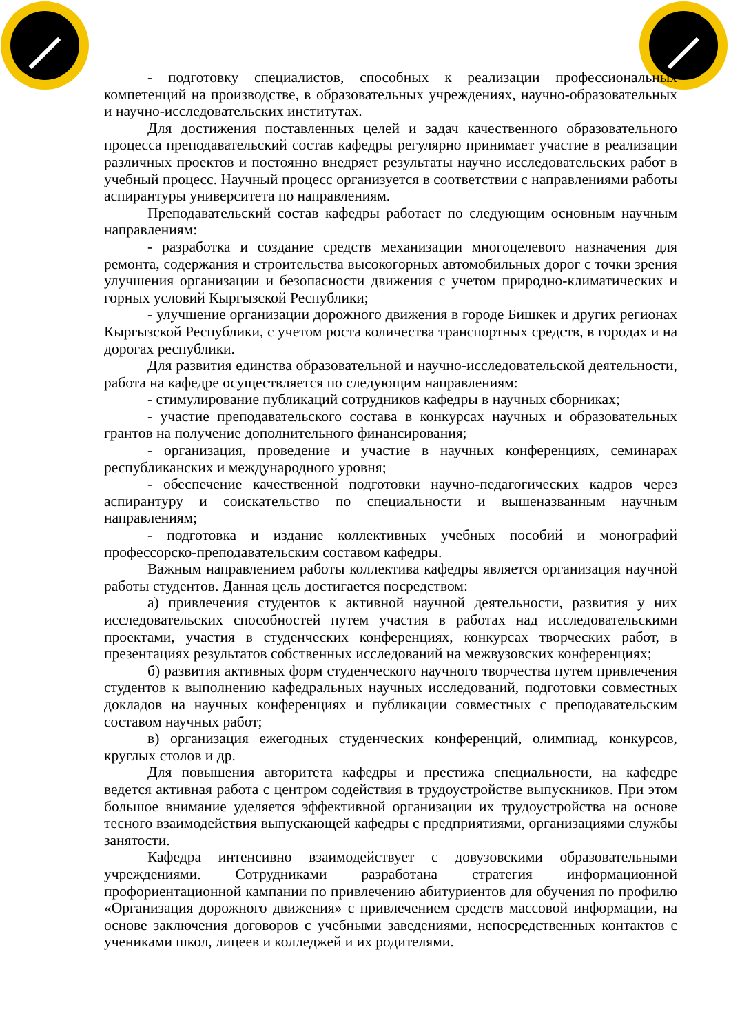- подготовку специалистов, способных к реализации профессиональных компетенций на производстве, в образовательных учреждениях, научно-образовательных и научно-исследовательских институтах.
Для достижения поставленных целей и задач качественного образовательного процесса преподавательский состав кафедры регулярно принимает участие в реализации различных проектов и постоянно внедряет результаты научно исследовательских работ в учебный процесс. Научный процесс организуется в соответствии с направлениями работы аспирантуры университета по направлениям.
Преподавательский состав кафедры работает по следующим основным научным направлениям:
- разработка и создание средств механизации многоцелевого назначения для ремонта, содержания и строительства высокогорных автомобильных дорог с точки зрения улучшения организации и безопасности движения с учетом природно-климатических и горных условий Кыргызской Республики;
- улучшение организации дорожного движения в городе Бишкек и других регионах Кыргызской Республики, с учетом роста количества транспортных средств, в городах и на дорогах республики.
Для развития единства образовательной и научно-исследовательской деятельности, работа на кафедре осуществляется по следующим направлениям:
- стимулирование публикаций сотрудников кафедры в научных сборниках;
- участие преподавательского состава в конкурсах научных и образовательных грантов на получение дополнительного финансирования;
- организация, проведение и участие в научных конференциях, семинарах республиканских и международного уровня;
- обеспечение качественной подготовки научно-педагогических кадров через аспирантуру и соискательство по специальности и вышеназванным научным направлениям;
- подготовка и издание коллективных учебных пособий и монографий профессорско-преподавательским составом кафедры.
Важным направлением работы коллектива кафедры является организация научной работы студентов. Данная цель достигается посредством:
а) привлечения студентов к активной научной деятельности, развития у них исследовательских способностей путем участия в работах над исследовательскими проектами, участия в студенческих конференциях, конкурсах творческих работ, в презентациях результатов собственных исследований на межвузовских конференциях;
б) развития активных форм студенческого научного творчества путем привлечения студентов к выполнению кафедральных научных исследований, подготовки совместных докладов на научных конференциях и публикации совместных с преподавательским составом научных работ;
в) организация ежегодных студенческих конференций, олимпиад, конкурсов, круглых столов и др.
Для повышения авторитета кафедры и престижа специальности, на кафедре ведется активная работа с центром содействия в трудоустройстве выпускников. При этом большое внимание уделяется эффективной организации их трудоустройства на основе тесного взаимодействия выпускающей кафедры с предприятиями, организациями службы занятости.
Кафедра интенсивно взаимодействует с довузовскими образовательными учреждениями. Сотрудниками разработана стратегия информационной профориентационной кампании по привлечению абитуриентов для обучения по профилю «Организация дорожного движения» с привлечением средств массовой информации, на основе заключения договоров с учебными заведениями, непосредственных контактов с учениками школ, лицеев и колледжей и их родителями.